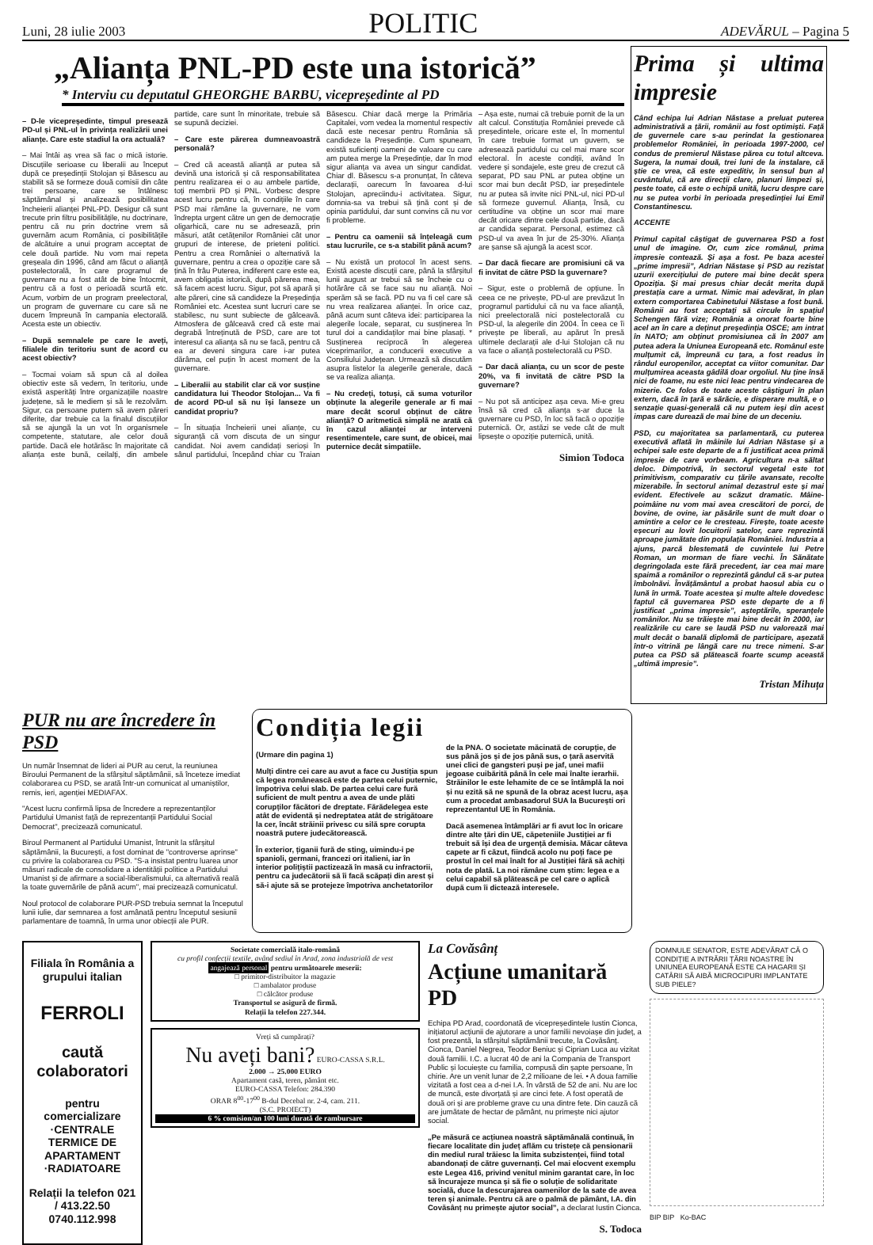Luni, 28 iulie 2003 POLITIC ADEVĂRUL – Pagina 5
„Alianța PNL-PD este una istorică”
* Interviu cu deputatul GHEORGHE BARBU, vicepreședinte al PD
– D-le vicepreședinte, timpul presează PD-ul și PNL-ul în privința realizării unei alianțe. Care este stadiul la ora actuală?
– Mai întâi aș vrea să fac o mică istorie. Discuțiile serioase cu liberalii au început după ce președinții Stolojan și Băsescu au stabilit să se formeze două comisii din câte trei persoane, care se întâlnesc săptămânal și analizează posibilitatea încheierii alianței PNL-PD. Desigur că sunt trecute prin filtru posibilitățile, nu doctrinare, pentru că nu prin doctrine vrem să guvernăm acum România, ci posibilitățile de alcătuire a unui program acceptat de cele două partide. Nu vom mai repeta greșeala din 1996, când am făcut o alianță postelectorală, în care programul de guvernare nu a fost atât de bine întocmit, pentru că a fost o perioadă scurtă etc. Acum, vorbim de un program preelectoral, un program de guvernare cu care să ne ducem împreună în campania electorală. Acesta este un obiectiv.
– După semnalele pe care le aveți, filialele din teritoriu sunt de acord cu acest obiectiv?
– Tocmai voiam să spun că al doilea obiectiv este să vedem, în teritoriu, unde există asperități între organizațiile noastre județene, să le mediem și să le rezolvăm. Sigur, ca persoane putem să avem păreri diferite, dar trebuie ca la finalul discuțiilor să se ajungă la un vot în organismele competente, statutare, ale celor două partide. Dacă ele hotărăsc în majoritate că alianța este bună, ceilalți, din ambele partide, care sunt în minoritate, trebuie să se supună deciziei.
– Care este părerea dumneavoastră personală?
– Cred că această alianță ar putea să devină una istorică și că responsabilitatea pentru realizarea ei o au ambele partide, toți membrii PD și PNL. Vorbesc despre acest lucru pentru că, în condițiile în care PSD mai rămâne la guvernare, ne vom îndrepta urgent către un gen de democrație oligarhică, care nu se adresează, prin măsuri, atât cetățenilor României cât unor grupuri de interese, de prieteni politici. Pentru a crea României o alternativă la guvernare, pentru a crea o opoziție care să țină în frâu Puterea, indiferent care este ea, avem obligația istorică, după părerea mea, să facem acest lucru. Sigur, pot să apară și alte păreri, cine să candideze la Președinția României etc. Acestea sunt lucruri care se stabilesc, nu sunt subiecte de gâlceavă. Atmosfera de gâlceavă cred că este mai degrabă întreținută de PSD, care are tot interesul ca alianța să nu se facă, pentru că ea ar deveni singura care i-ar putea dărâma, cel puțin în acest moment de la guvernare.
– Liberalii au stabilit clar că vor susține candidatura lui Theodor Stolojan... Va fi de acord PD-ul să nu își lanseze un candidat propriu?
– În situația încheierii unei alianțe, cu siguranță că vom discuta de un singur candidat. Noi avem candidați serioși în sânul partidului, începând chiar cu Traian Băsescu. Chiar dacă merge la Primăria Capitalei, vom vedea la momentul respectiv dacă este necesar pentru România să candideze la Președinție. Cum spuneam, există suficienți oameni de valoare cu care am putea merge la Președinție, dar în mod sigur alianța va avea un singur candidat. Chiar dl. Băsescu s-a pronunțat, în câteva declarații, oarecum în favoarea d-lui Stolojan, apreciindu-i activitatea. Sigur, domnia-sa va trebui să țină cont și de opinia partidului, dar sunt convins că nu vor fi probleme.
– Pentru ca oamenii să înțeleagă cum stau lucrurile, ce s-a stabilit până acum?
– Nu există un protocol în acest sens. Există aceste discuții care, până la sfârșitul lunii august ar trebui să se încheie cu o hotărâre că se face sau nu alianță. Noi sperăm să se facă. PD nu va fi cel care să nu vrea realizarea alianței. În orice caz, până acum sunt câteva idei: participarea la alegerile locale, separat, cu susținerea în turul doi a candidaților mai bine plasați. * Susținerea reciprocă în alegerea viceprimarilor, a conducerii executive a Consiliului Județean. Urmează să discutăm asupra listelor la alegerile generale, dacă se va realiza alianța.
– Nu credeți, totuși, că suma voturilor obținute la alegerile generale ar fi mai mare decât scorul obținut de către alianță? O aritmetică simplă ne arată că în cazul alianței ar interveni resentimentele, care sunt, de obicei, mai puternice decât simpatiile.
– Așa este, numai că trebuie pornit de la un alt calcul. Constituția României prevede că președintele, oricare este el, în momentul în care trebuie format un guvern, se adresează partidului cu cel mai mare scor electoral. În aceste condiții, având în vedere și sondajele, este greu de crezut că separat, PD sau PNL ar putea obține un scor mai bun decât PSD, iar președintele nu ar putea să invite nici PNL-ul, nici PD-ul să formeze guvernul. Alianța, însă, cu certitudine va obține un scor mai mare decât oricare dintre cele două partide, dacă ar candida separat. Personal, estimez că PSD-ul va avea în jur de 25-30%. Alianța are șanse să ajungă la acest scor.
– Dar dacă fiecare are promisiuni că va fi invitat de către PSD la guvernare?
– Sigur, este o problemă de opțiune. În ceea ce ne privește, PD-ul are prevăzut în programul partidului că nu va face alianță, nici preelectorală nici postelectorală cu PSD-ul, la alegerile din 2004. În ceea ce îi privește pe liberali, au apărut în presă ultimele declarații ale d-lui Stolojan că nu va face o alianță postelectorală cu PSD.
– Dar dacă alianța, cu un scor de peste 20%, va fi invitată de către PSD la guvernare?
– Nu pot să anticipez așa ceva. Mi-e greu însă să cred că alianța s-ar duce la guvernare cu PSD, în loc să facă o opoziție puternică. Or, astăzi se vede cât de mult lipsește o opoziție puternică, unită.
Simion Todoca
Prima și ultima impresie
Când echipa lui Adrian Năstase a preluat puterea administrativă a țării, românii au fost optimiști. Față de guvernele care s-au perindat la gestionarea problemelor României, în perioada 1997-2000, cel condus de premierul Năstase părea cu totul altceva. Sugera, la numai două, trei luni de la instalare, că știe ce vrea, că este expeditiv, în sensul bun al cuvântului, că are direcții clare, planuri limpezi și, peste toate, că este o echipă unită, lucru despre care nu se putea vorbi în perioada președinției lui Emil Constantinescu.
ACCENTE
Primul capital câștigat de guvernarea PSD a fost unul de imagine. Or, cum zice românul, prima impresie contează. Și așa a fost. Pe baza acestei „prime impresii”, Adrian Năstase și PSD au rezistat uzurii exercițiului de putere mai bine decât spera Opoziția. Și mai presus chiar decât merita după prestația care a urmat. Nimic mai adevărat, în plan extern comportarea Cabinetului Năstase a fost bună. Românii au fost acceptați să circule în spațiul Schengen fără vize; România a onorat foarte bine acel an în care a deținut președinția OSCE; am intrat în NATO; am obținut promisiunea că în 2007 am putea adera la Uniunea Europeană etc. Românul este mulțumit că, împreună cu țara, a fost readus în rândul europenilor, acceptat ca viitor comunitar. Dar mulțumirea aceasta gâdilă doar orgoliul. Nu ține însă nici de foame, nu este nici leac pentru vindecarea de mizerie. Ce folos de toate aceste câștiguri în plan extern, dacă în țară e sărăcie, e disperare multă, e o senzație quasi-generală că nu putem ieși din acest impas care durează de mai bine de un deceniu.
PSD, cu majoritatea sa parlamentară, cu puterea executivă aflată în mâinile lui Adrian Năstase și a echipei sale este departe de a fi justificat acea primă impresie de care vorbeam. Agricultura n-a săltat deloc. Dimpotrivă, în sectorul vegetal este tot primitivism, comparativ cu țările avansate, recolte mizerabile. În sectorul animal dezastrul este și mai evident. Efectivele au scăzut dramatic. Mâine-poimâine nu vom mai avea crescători de porci, de bovine, de ovine, iar păsările sunt de mult doar o amintire a celor ce le cresteau. Firește, toate aceste eșecuri au lovit locuitorii satelor, care reprezintă aproape jumătate din populația României. Industria a ajuns, parcă blestemată de cuvintele lui Petre Roman, un morman de fiare vechi. În Sănătate degringolada este fără precedent, iar cea mai mare spaimă a românilor o reprezintă gândul că s-ar putea îmbolnăvi. Învățământul a probat haosul abia cu o lună în urmă. Toate acestea și multe altele dovedesc faptul că guvernarea PSD este departe de a fi justificat „prima impresie”, așteptările, speranțele românilor. Nu se trăiește mai bine decât în 2000, iar realizările cu care se laudă PSD nu valorează mai mult decât o banală diplomă de participare, așezată într-o vitrină pe lângă care nu trece nimeni. S-ar putea ca PSD să plătească foarte scump această „ultimă impresie”.
Tristan Mihuța
PUR nu are încredere în PSD
Un număr însemnat de lideri ai PUR au cerut, la reuniunea Biroului Permanent de la sfârșitul săptămânii, să înceteze imediat colaborarea cu PSD, se arată într-un comunicat al umaniștilor, remis, ieri, agenției MEDIAFAX.
"Acest lucru confirmă lipsa de încredere a reprezentanților Partidului Umanist față de reprezentanții Partidului Social Democrat", precizează comunicatul.
Biroul Permanent al Partidului Umanist, întrunit la sfârșitul săptămânii, la București, a fost dominat de "controverse aprinse" cu privire la colaborarea cu PSD. "S-a insistat pentru luarea unor măsuri radicale de consolidare a identității politice a Partidului Umanist și de afirmare a social-liberalismului, ca alternativă reală la toate guvernările de până acum", mai precizează comunicatul.
Noul protocol de colaborare PUR-PSD trebuia semnat la începutul lunii iulie, dar semnarea a fost amânată pentru începutul sesiunii parlamentare de toamnă, în urma unor obiecții ale PUR.
Condiția legii
(Urmare din pagina 1)
Mulți dintre cei care au avut a face cu Justiția spun că legea românească este de partea celui puternic, împotriva celui slab. De partea celui care fură suficient de mult pentru a avea de unde plăti corupților făcători de dreptate. Fărădelegea este atât de evidentă și nedreptatea atât de strigătoare la cer, încât străinii privesc cu silă spre corupta noastră putere judecătorească.
În exterior, țiganii fură de sting, uimindu-i pe spanioli, germani, francezi ori italieni, iar în interior polițiștii pactizează în masă cu infractorii, pentru ca judecătorii să îi facă scăpați din arest și să-i ajute să se protejeze împotriva anchetatorilor de la PNA. O societate măcinată de corupție, de sus până jos și de jos până sus, o țară aservită unei clici de gangsteri puși pe jaf, unei mafii jegoase cuibărită până în cele mai înalte ierarhii. Străinilor le este lehamite de ce se întâmplă la noi și nu ezită să ne spună de la obraz acest lucru, așa cum a procedat ambasadorul SUA la București ori reprezentantul UE în România.
Dacă asemenea întâmplări ar fi avut loc în oricare dintre alte țări din UE, căpeteniile Justiției ar fi trebuit să își dea de urgență demisia. Măcar câteva capete ar fi căzut, fiindcă acolo nu poți face pe prostul în cel mai înalt for al Justiției fără să achiți nota de plată. La noi rămâne cum știm: legea e a celui capabil să plătească pe cel care o aplică după cum îi dictează interesele.
Filiala în România a grupului italian
FERROLI
caută colaboratori
pentru comercializare ·CENTRALE TERMICE DE APARTAMENT ·RADIATOARE
Relații la telefon 021 / 413.22.50 0740.112.998
Societate comercială italo-română
cu profil confecții textile, având sediul în Arad, zona industrială de vest
angajează personal pentru următoarele meserii:
□ primitor-distribuitor la magazie
□ ambalator produse
□ călcător produse
Transportul se asigură de firmă.
Relații la telefon 227.344.
Vreți să cumpărați?
Nu aveți bani? EURO-CASSA S.R.L.
2.000 → 25.000 EURO
Apartament casă, teren, pământ etc.
EURO-CASSA Telefon: 284.390
ORAR 8<sup>00</sup>-17<sup>00</sup> B-dul Decebal nr. 2-4, cam. 211.
(S.C. PROIECT)
6 % comision/an 100 luni durată de rambursare
La Covăsânț
Acțiune umanitară PD
Echipa PD Arad, coordonată de vicepreședintele Iustin Cionca, inițiatorul acțiunii de ajutorare a unor familii nevoiașe din județ, a fost prezentă, la sfârșitul săptămânii trecute, la Covăsânț. Cionca, Daniel Negrea, Teodor Beniuc și Ciprian Luca au vizitat două familii. I.C. a lucrat 40 de ani la Compania de Transport Public și locuiește cu familia, compusă din șapte persoane, în chirie. Are un venit lunar de 2,2 milioane de lei. • A doua familie vizitată a fost cea a d-nei I.A. în vârstă de 52 de ani. Nu are loc de muncă, este divorțată și are cinci fete. A fost operată de două ori și are probleme grave cu una dintre fete. Din cauză că are jumătate de hectar de pământ, nu primește nici ajutor social.
„Pe măsură ce acțiunea noastră săptămânală continuă, în fiecare localitate din județ aflăm cu tristețe că pensionarii din mediul rural trăiesc la limita subzistenței, fiind total abandonați de către guvernanți. Cel mai elocvent exemplu este Legea 416, privind venitul minim garantat care, în loc să încurajeze munca și să fie o soluție de solidaritate socială, duce la descurajarea oamenilor de la sate de avea teren și animale. Pentru că are o palmă de pământ, I.A. din Covăsânț nu primește ajutor social”, a declarat Iustin Cionca.
S. Todoca
DOMNULE SENATOR, ESTE ADEVĂRAT CĂ O CONDIȚIE A INTRĂRII ȚĂRII NOASTRE ÎN UNIUNEA EUROPEANĂ ESTE CA HAGARII ȘI CATÂRII SĂ AIBĂ MICROCIPURI IMPLANTATE SUB PIELE?
BIP BIP Ko-BAC